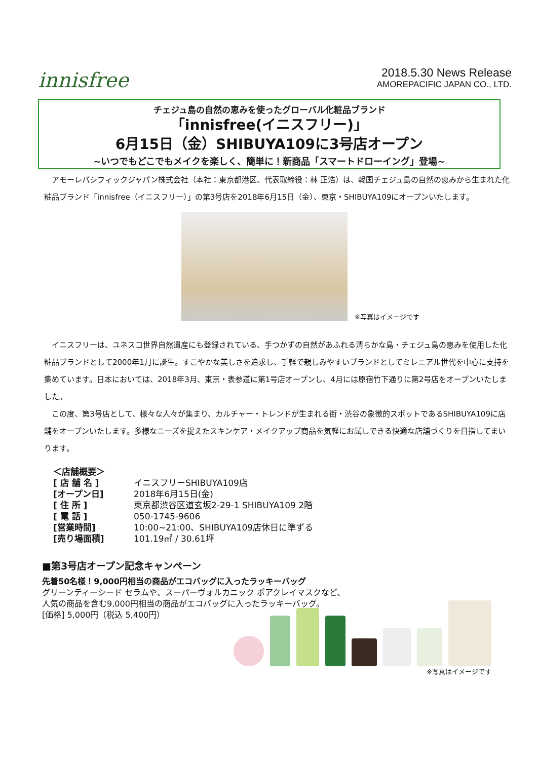innisfree
2018.5.30 News Release
AMOREPACIFIC JAPAN CO., LTD.
チェジュ島の自然の恵みを使ったグローバル化粧品ブランド
「innisfree(イニスフリー)」
6月15日（金）SHIBUYA109に3号店オープン
~いつでもどこでもメイクを楽しく、簡単に！新商品「スマートドローイング」登場~
　アモーレパシフィックジャパン株式会社（本社：東京都港区、代表取締役：林 正浩）は、韓国チェジュ島の自然の恵みから生まれた化粧品ブランド「innisfree（イニスフリー）」の第3号店を2018年6月15日（金）、東京・SHIBUYA109にオープンいたします。
※写真はイメージです
　イニスフリーは、ユネスコ世界自然遺産にも登録されている、手つかずの自然があふれる清らかな島・チェジュ島の恵みを使用した化粧品ブランドとして2000年1月に誕生。すこやかな美しさを追求し、手軽で親しみやすいブランドとしてミレニアル世代を中心に支持を集めています。日本においては、2018年3月、東京・表参道に第1号店オープンし、4月には原宿竹下通りに第2号店をオープンいたしました。
　この度、第3号店として、様々な人々が集まり、カルチャー・トレンドが生まれる街・渋谷の象徴的スポットであるSHIBUYA109に店舗をオープンいたします。多様なニーズを捉えたスキンケア・メイクアップ商品を気軽にお試しできる快適な店舗づくりを目指してまいります。
| ＜店舗概要＞ | |
| [ 店 舗 名 ] | イニスフリーSHIBUYA109店 |
| [オープン日] | 2018年6月15日(金) |
| [ 住 所 ] | 東京都渋谷区道玄坂2-29-1 SHIBUYA109 2階 |
| [ 電 話 ] | 050-1745-9606 |
| [営業時間] | 10:00~21:00、SHIBUYA109店休日に準ずる |
| [売り場面積] | 101.19㎡ / 30.61坪 |
■第3号店オープン記念キャンペーン
先着50名様！9,000円相当の商品がエコバッグに入ったラッキーバッグ
グリーンティーシード セラムや、スーパーヴォルカニック ポアクレイマスクなど、
人気の商品を含む9,000円相当の商品がエコバッグに入ったラッキーバッグ。
[価格] 5,000円（税込 5,400円）
※写真はイメージです